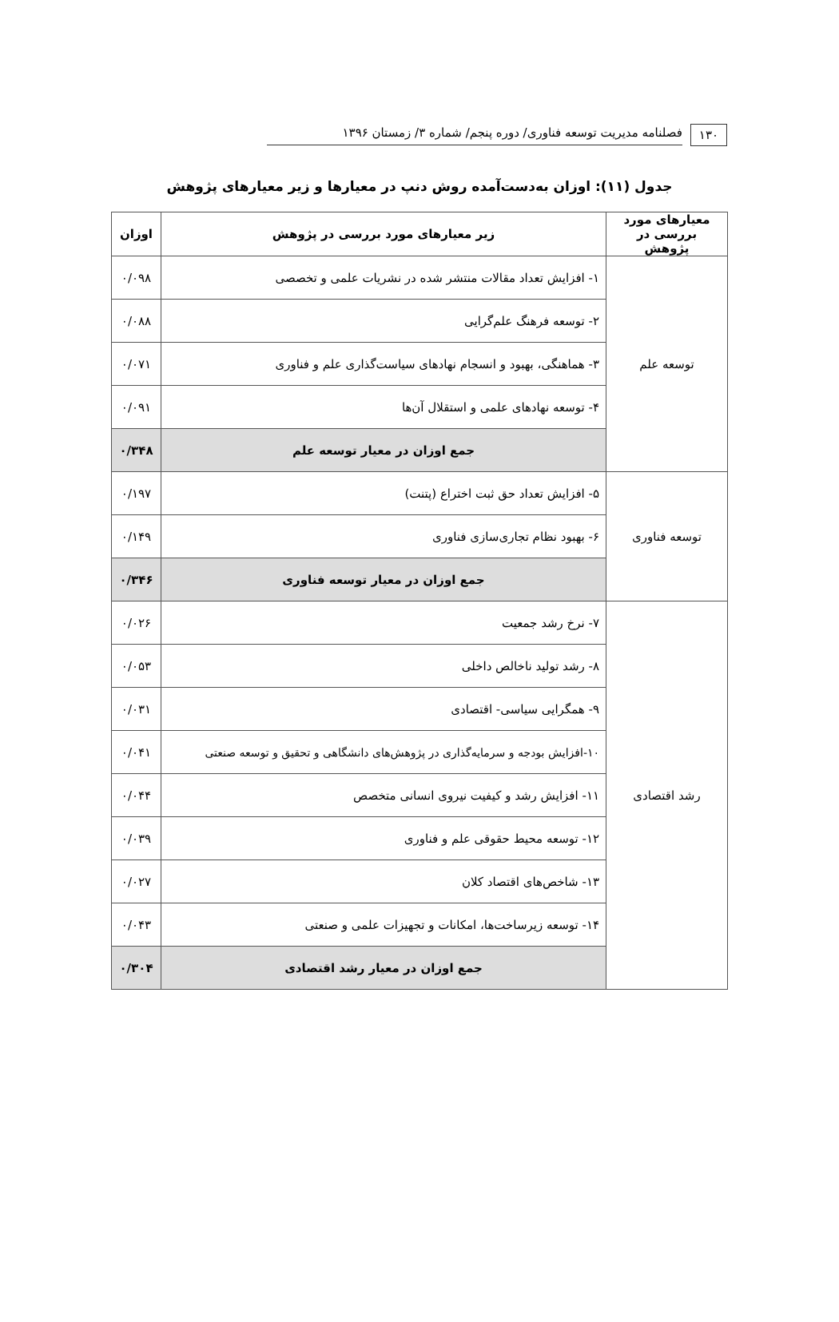۱۳۰ فصلنامه مدیریت توسعه فناوری/ دوره پنجم/ شماره ۳/ زمستان ۱۳۹۶
جدول (۱۱): اوزان به‌دست‌آمده روش دنپ در معیارها و زیر معیارهای پژوهش
| معیارهای مورد بررسی در پژوهش | زیر معیارهای مورد بررسی در پژوهش | اوزان |
| --- | --- | --- |
| توسعه علم | ۱- افزایش تعداد مقالات منتشر شده در نشریات علمی و تخصصی | ۰/۰۹۸ |
| | ۲- توسعه فرهنگ علم‌گرایی | ۰/۰۸۸ |
| | ۳- هماهنگی، بهبود و انسجام نهادهای سیاست‌گذاری علم و فناوری | ۰/۰۷۱ |
| | ۴- توسعه نهادهای علمی و استقلال آن‌ها | ۰/۰۹۱ |
| | جمع اوزان در معیار توسعه علم | ۰/۳۴۸ |
| توسعه فناوری | ۵- افزایش تعداد حق ثبت اختراع (پتنت) | ۰/۱۹۷ |
| | ۶- بهبود نظام تجاری‌سازی فناوری | ۰/۱۴۹ |
| | جمع اوزان در معیار توسعه فناوری | ۰/۳۴۶ |
| رشد اقتصادی | ۷- نرخ رشد جمعیت | ۰/۰۲۶ |
| | ۸- رشد تولید ناخالص داخلی | ۰/۰۵۳ |
| | ۹- همگرایی سیاسی- اقتصادی | ۰/۰۳۱ |
| | ۱۰-افزایش بودجه و سرمایه‌گذاری در پژوهش‌های دانشگاهی و تحقیق و توسعه صنعتی | ۰/۰۴۱ |
| | ۱۱- افزایش رشد و کیفیت نیروی انسانی متخصص | ۰/۰۴۴ |
| | ۱۲- توسعه محیط حقوقی علم و فناوری | ۰/۰۳۹ |
| | ۱۳- شاخص‌های اقتصاد کلان | ۰/۰۲۷ |
| | ۱۴- توسعه زیرساخت‌ها، امکانات و تجهیزات علمی و صنعتی | ۰/۰۴۳ |
| | جمع اوزان در معیار رشد اقتصادی | ۰/۳۰۴ |